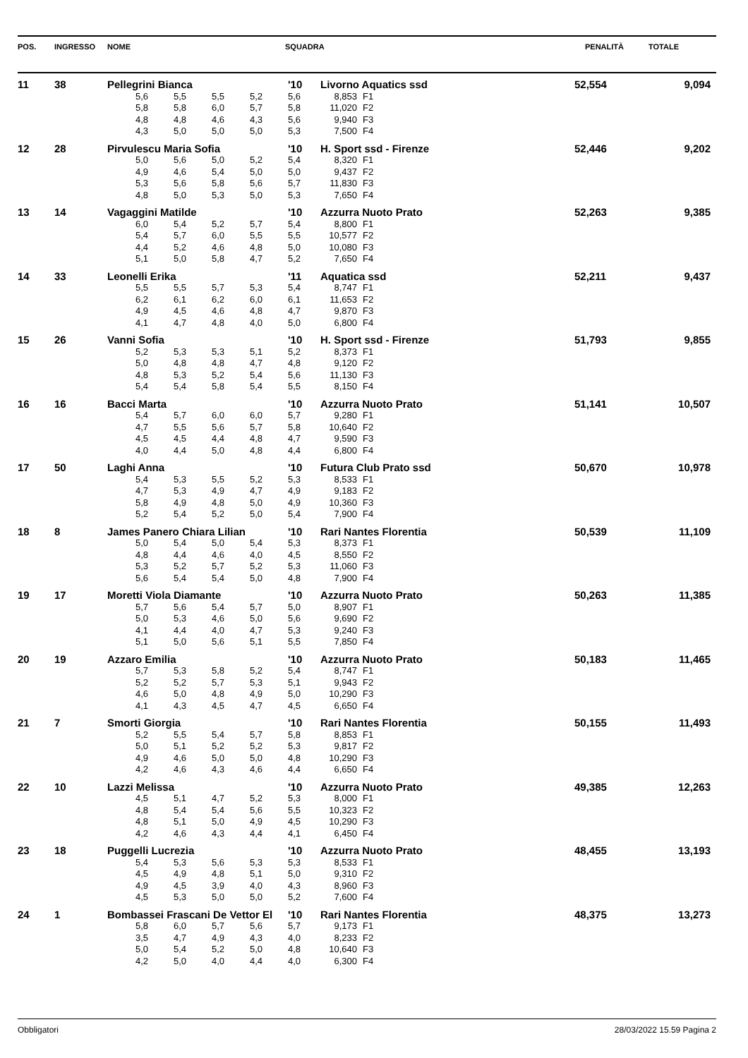| POS. | INGRESSO | NOME | SQUADRA | PENALITÀ | TOTALE |
| --- | --- | --- | --- | --- | --- |
| 11 | 38 | Pellegrini Bianca | | | | | '10 | Livorno Aquatics ssd | | 52,554 | 9,094 |
| | | | 5,6 | 5,5 | 5,5 | 5,2 | 5,6 | 8,853 | F1 | | |
| | | | 5,8 | 5,8 | 6,0 | 5,7 | 5,8 | 11,020 | F2 | | |
| | | | 4,8 | 4,8 | 4,6 | 4,3 | 5,6 | 9,940 | F3 | | |
| | | | 4,3 | 5,0 | 5,0 | 5,0 | 5,3 | 7,500 | F4 | | |
| 12 | 28 | Pirvulescu Maria Sofia | | | | | '10 | H. Sport ssd - Firenze | | 52,446 | 9,202 |
| | | | 5,0 | 5,6 | 5,0 | 5,2 | 5,4 | 8,320 | F1 | | |
| | | | 4,9 | 4,6 | 5,4 | 5,0 | 5,0 | 9,437 | F2 | | |
| | | | 5,3 | 5,6 | 5,8 | 5,6 | 5,7 | 11,830 | F3 | | |
| | | | 4,8 | 5,0 | 5,3 | 5,0 | 5,3 | 7,650 | F4 | | |
| 13 | 14 | Vagaggini Matilde | | | | | '10 | Azzurra Nuoto Prato | | 52,263 | 9,385 |
| | | | 6,0 | 5,4 | 5,2 | 5,7 | 5,4 | 8,800 | F1 | | |
| | | | 5,4 | 5,7 | 6,0 | 5,5 | 5,5 | 10,577 | F2 | | |
| | | | 4,4 | 5,2 | 4,6 | 4,8 | 5,0 | 10,080 | F3 | | |
| | | | 5,1 | 5,0 | 5,8 | 4,7 | 5,2 | 7,650 | F4 | | |
| 14 | 33 | Leonelli Erika | | | | | '11 | Aquatica ssd | | 52,211 | 9,437 |
| | | | 5,5 | 5,5 | 5,7 | 5,3 | 5,4 | 8,747 | F1 | | |
| | | | 6,2 | 6,1 | 6,2 | 6,0 | 6,1 | 11,653 | F2 | | |
| | | | 4,9 | 4,5 | 4,6 | 4,8 | 4,7 | 9,870 | F3 | | |
| | | | 4,1 | 4,7 | 4,8 | 4,0 | 5,0 | 6,800 | F4 | | |
| 15 | 26 | Vanni Sofia | | | | | '10 | H. Sport ssd - Firenze | | 51,793 | 9,855 |
| | | | 5,2 | 5,3 | 5,3 | 5,1 | 5,2 | 8,373 | F1 | | |
| | | | 5,0 | 4,8 | 4,8 | 4,7 | 4,8 | 9,120 | F2 | | |
| | | | 4,8 | 5,3 | 5,2 | 5,4 | 5,6 | 11,130 | F3 | | |
| | | | 5,4 | 5,4 | 5,8 | 5,4 | 5,5 | 8,150 | F4 | | |
| 16 | 16 | Bacci Marta | | | | | '10 | Azzurra Nuoto Prato | | 51,141 | 10,507 |
| | | | 5,4 | 5,7 | 6,0 | 6,0 | 5,7 | 9,280 | F1 | | |
| | | | 4,7 | 5,5 | 5,6 | 5,7 | 5,8 | 10,640 | F2 | | |
| | | | 4,5 | 4,5 | 4,4 | 4,8 | 4,7 | 9,590 | F3 | | |
| | | | 4,0 | 4,4 | 5,0 | 4,8 | 4,4 | 6,800 | F4 | | |
| 17 | 50 | Laghi Anna | | | | | '10 | Futura Club Prato ssd | | 50,670 | 10,978 |
| | | | 5,4 | 5,3 | 5,5 | 5,2 | 5,3 | 8,533 | F1 | | |
| | | | 4,7 | 5,3 | 4,9 | 4,7 | 4,9 | 9,183 | F2 | | |
| | | | 5,8 | 4,9 | 4,8 | 5,0 | 4,9 | 10,360 | F3 | | |
| | | | 5,2 | 5,4 | 5,2 | 5,0 | 5,4 | 7,900 | F4 | | |
| 18 | 8 | James Panero Chiara Lilian | | | | | '10 | Rari Nantes Florentia | | 50,539 | 11,109 |
| | | | 5,0 | 5,4 | 5,0 | 5,4 | 5,3 | 8,373 | F1 | | |
| | | | 4,8 | 4,4 | 4,6 | 4,0 | 4,5 | 8,550 | F2 | | |
| | | | 5,3 | 5,2 | 5,7 | 5,2 | 5,3 | 11,060 | F3 | | |
| | | | 5,6 | 5,4 | 5,4 | 5,0 | 4,8 | 7,900 | F4 | | |
| 19 | 17 | Moretti Viola Diamante | | | | | '10 | Azzurra Nuoto Prato | | 50,263 | 11,385 |
| | | | 5,7 | 5,6 | 5,4 | 5,7 | 5,0 | 8,907 | F1 | | |
| | | | 5,0 | 5,3 | 4,6 | 5,0 | 5,6 | 9,690 | F2 | | |
| | | | 4,1 | 4,4 | 4,0 | 4,7 | 5,3 | 9,240 | F3 | | |
| | | | 5,1 | 5,0 | 5,6 | 5,1 | 5,5 | 7,850 | F4 | | |
| 20 | 19 | Azzaro Emilia | | | | | '10 | Azzurra Nuoto Prato | | 50,183 | 11,465 |
| | | | 5,7 | 5,3 | 5,8 | 5,2 | 5,4 | 8,747 | F1 | | |
| | | | 5,2 | 5,2 | 5,7 | 5,3 | 5,1 | 9,943 | F2 | | |
| | | | 4,6 | 5,0 | 4,8 | 4,9 | 5,0 | 10,290 | F3 | | |
| | | | 4,1 | 4,3 | 4,5 | 4,7 | 4,5 | 6,650 | F4 | | |
| 21 | 7 | Smorti Giorgia | | | | | '10 | Rari Nantes Florentia | | 50,155 | 11,493 |
| | | | 5,2 | 5,5 | 5,4 | 5,7 | 5,8 | 8,853 | F1 | | |
| | | | 5,0 | 5,1 | 5,2 | 5,2 | 5,3 | 9,817 | F2 | | |
| | | | 4,9 | 4,6 | 5,0 | 5,0 | 4,8 | 10,290 | F3 | | |
| | | | 4,2 | 4,6 | 4,3 | 4,6 | 4,4 | 6,650 | F4 | | |
| 22 | 10 | Lazzi Melissa | | | | | '10 | Azzurra Nuoto Prato | | 49,385 | 12,263 |
| | | | 4,5 | 5,1 | 4,7 | 5,2 | 5,3 | 8,000 | F1 | | |
| | | | 4,8 | 5,4 | 5,4 | 5,6 | 5,5 | 10,323 | F2 | | |
| | | | 4,8 | 5,1 | 5,0 | 4,9 | 4,5 | 10,290 | F3 | | |
| | | | 4,2 | 4,6 | 4,3 | 4,4 | 4,1 | 6,450 | F4 | | |
| 23 | 18 | Puggelli Lucrezia | | | | | '10 | Azzurra Nuoto Prato | | 48,455 | 13,193 |
| | | | 5,4 | 5,3 | 5,6 | 5,3 | 5,3 | 8,533 | F1 | | |
| | | | 4,5 | 4,9 | 4,8 | 5,1 | 5,0 | 9,310 | F2 | | |
| | | | 4,9 | 4,5 | 3,9 | 4,0 | 4,3 | 8,960 | F3 | | |
| | | | 4,5 | 5,3 | 5,0 | 5,0 | 5,2 | 7,600 | F4 | | |
| 24 | 1 | Bombassei Frascani De Vettor El | | | | | '10 | Rari Nantes Florentia | | 48,375 | 13,273 |
| | | | 5,8 | 6,0 | 5,7 | 5,6 | 5,7 | 9,173 | F1 | | |
| | | | 3,5 | 4,7 | 4,9 | 4,3 | 4,0 | 8,233 | F2 | | |
| | | | 5,0 | 5,4 | 5,2 | 5,0 | 4,8 | 10,640 | F3 | | |
| | | | 4,2 | 5,0 | 4,0 | 4,4 | 4,0 | 6,300 | F4 | | |
Obbligatori 28/03/2022 15.59 Pagina 2